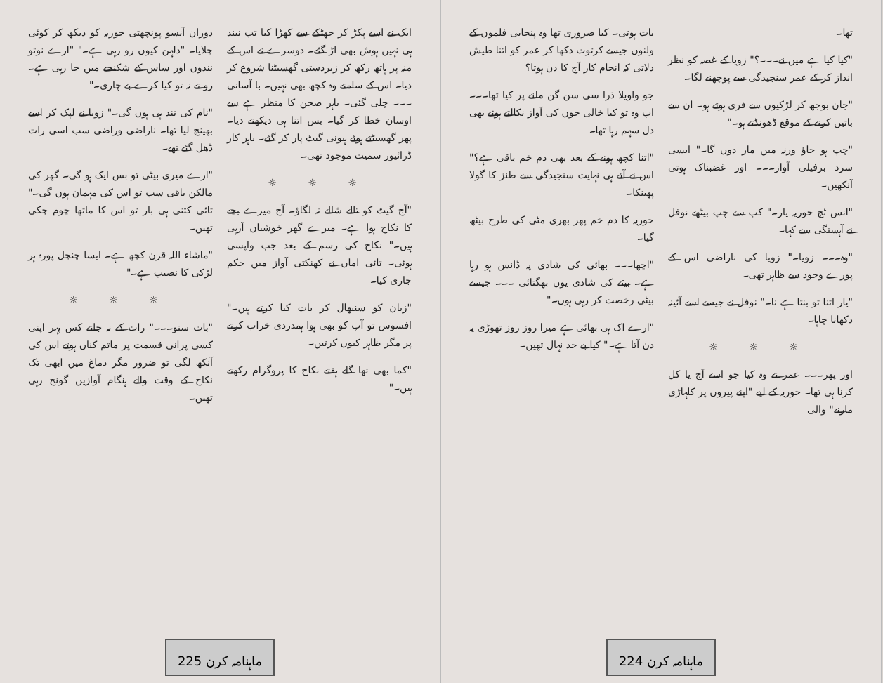ایک نے اسے پکڑ کر جھٹکے سے کھڑا کیا تب نیند ہی نہیں ہوش بھی اڑ گئے۔ دوسرے نے اس کے منہ پر ہاتھ رکھ کر زبردستی گھسیٹنا شروع کر دیا۔ اس کے سامنے وہ کچھ بھی نہیں۔ با آسانی ۔۔۔ چلی گئی۔ باہر صحن کا منظر ہے سے اوسان خطا کر گیا۔ بس اتنا ہی دیکھنے دیا۔ پھر گھسیٹتے ہوئے ہیونی گیٹ پار کر گئے۔ باہر کار ڈرائیور سمیت موجود تھی۔
☼ ☼ ☼
"آج گیٹ کو تالے شالے نہ لگاؤ۔ آج میرے بچے کا نکاح ہوا ہے۔ میرے گھر خوشیاں آرہی ہیں۔" نکاح کی رسم کے بعد جب واپسی ہوئی۔ تائی اماں نے کھنکتی آواز میں حکم جاری کیا۔
"زبان کو سنبھال کر بات کیا کرتے ہیں۔" افسوس تو آپ کو بھی ہوا ہمدردی خراب کرنے پر مگر ظاہر کیوں کرتیں۔
"کما بھی تھا گلے ہفتے نکاح کا پروگرام رکھتے ہیں۔"
دوران آنسو پونچھتی حوریہ کو دیکھ کر کوئی چلایا۔ "دلہن کیوں رو رہی ہے۔" "ارے نوتو نندوں اور ساس کے شکنجے میں جا رہی ہے۔ رو نے نہ تو کیا کرے بے چاری۔"
"نام کی نند ہی ہوں گی۔" زویا نے لپک کر اسے بھینچ لیا تھا۔ ناراضی وراضی سب اسی رات ڈھل گئے تھے۔
"ارے میری بیٹی تو بس ایک ہو گی۔ گھر کی مالکن باقی سب تو اس کی مہمان ہوں گی۔" تائی کتنی ہی بار تو اس کا ماتھا چوم چکی تھیں۔
"ماشاء اللہ قرن کچھ ہے۔ ایسا چنچل پورہ ہر لڑکی کا نصیب ہے۔"
☼ ☼ ☼
"بات سنو۔۔۔" رات کے نہ جانے کس پہر اپنی کسی پرانی قسمت پر ماتم کناں ہوتے اس کی آنکھ لگی تو ضرور مگر دماغ میں ابھی تک نکاح کے وقت والے ہنگام آوازیں گونج رہی تھیں۔
ماہنامہ کرن 225
تھا۔
"کیا کیا ہے میں نے۔۔۔؟" زویا کے غصہ کو نظر انداز کر کے عمر سنجیدگی سے پوچھنے لگا۔
"جان بوجھ کر لڑکیوں سے فری ہوتے ہو۔ ان سے باتیں کرنے کے موقع ڈھونڈتے ہو۔"
"چپ ہو جاؤ ورنہ میں مار دوں گا۔" ایسی سرد برفیلی آواز۔۔۔ اور غضبناک ہوتی آنکھیں۔
"انس ٹچ حوریہ یار۔" کب سے چپ بیٹھے نوفل نے آہستگی سے کہا۔
"وہ۔۔۔ زویا۔" زویا کی ناراضی اس کے پورے وجود سے ظاہر تھی۔
"یار اتنا تو بنتا ہے نا۔" نوفل نے جیسے اسے آئینہ دکھانا چاہا۔
☼ ☼ ☼
اور پھر۔۔۔ عمر نے وہ کیا جو اسے آج یا کل کرنا ہی تھا۔ حوریہ کے لیے "اپنے پیروں پر کلہاڑی مارنے" والی
بات ہوتی۔ کیا ضروری تھا وہ پنجابی فلموں کے ولنوں جیسے کرتوت دکھا کر عمر کو اتنا طیش دلاتی کہ انجام کار آج کا دن ہوتا؟
جو واویلا ذرا سی سن گن ملنے پر کیا تھا۔۔۔ اب وہ تو کیا خالی جوں کی آواز نکالتے ہوئے بھی دل سہم رہا تھا۔
"اتنا کچھ ہونے کے بعد بھی دم خم باقی ہے؟" اس نے آتے ہی نہایت سنجیدگی سے طنز کا گولا پھینکا۔
حوریہ کا دم خم پھر بھری مٹی کی طرح بیٹھ گیا۔
"اچھا۔۔۔ بھائی کی شادی پہ ڈانس ہو رہا ہے۔ بیٹے کی شادی یوں بھگتائی ۔۔۔ جیسے بیٹی رخصت کر رہی ہوں۔"
"ارے اک ہی بھائی ہے میرا روز روز تھوڑی یہ دن آتا ہے۔" کیا بے حد نہال تھیں۔
ماہنامہ کرن 224